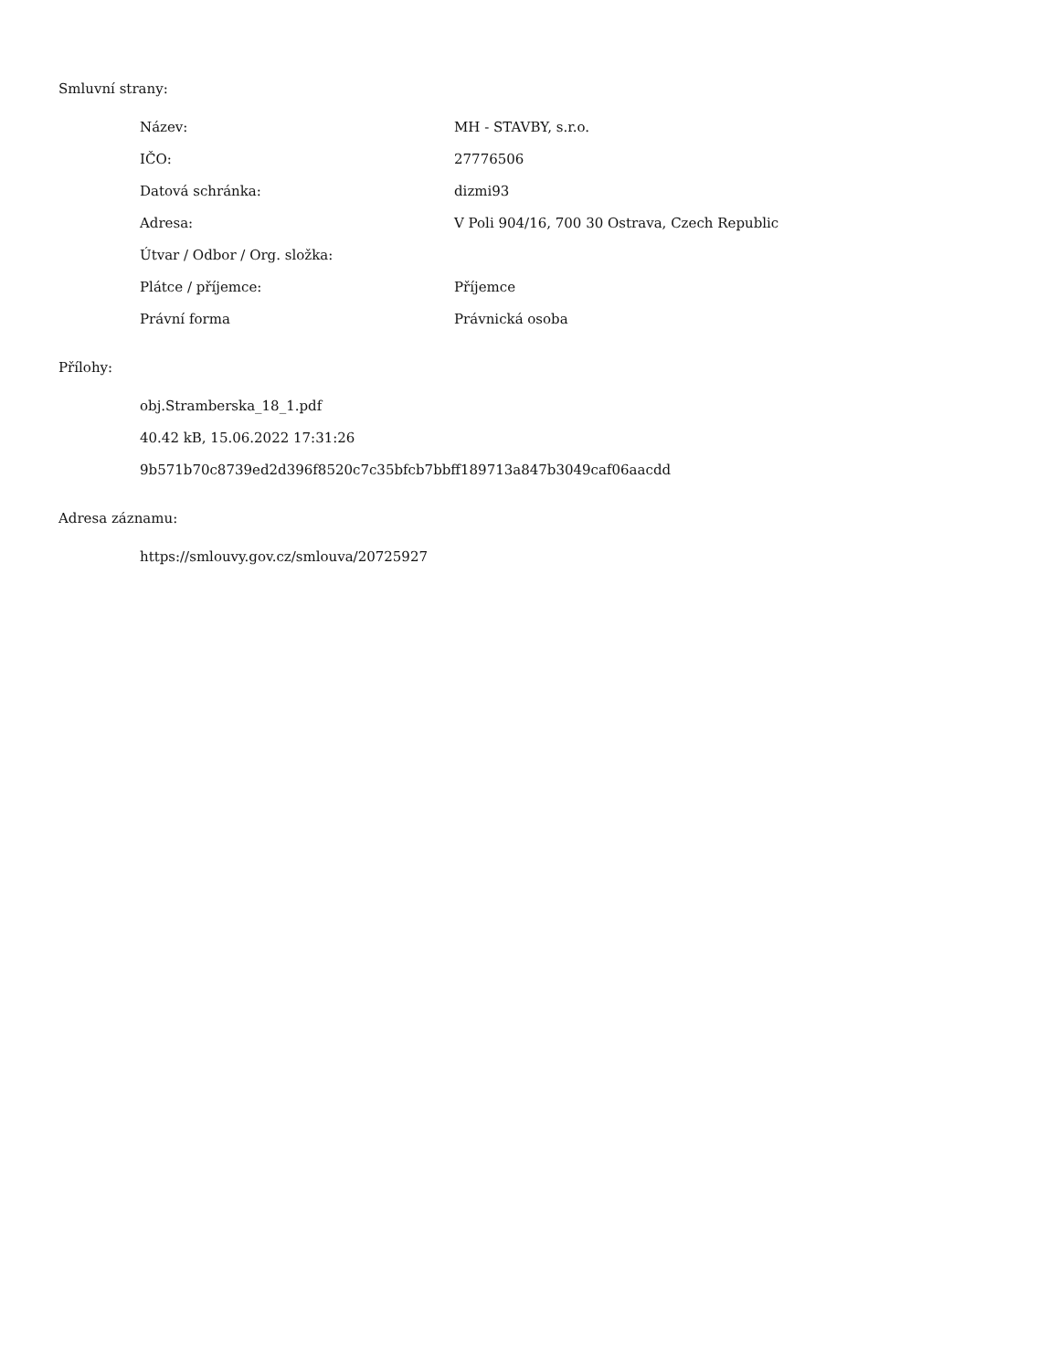Smluvní strany:
| Název: | MH - STAVBY, s.r.o. |
| IČO: | 27776506 |
| Datová schránka: | dizmi93 |
| Adresa: | V Poli 904/16, 700 30 Ostrava, Czech Republic |
| Útvar / Odbor / Org. složka: | |
| Plátce / příjemce: | Příjemce |
| Právní forma | Právnická osoba |
Přílohy:
obj.Stramberska_18_1.pdf
40.42 kB, 15.06.2022 17:31:26
9b571b70c8739ed2d396f8520c7c35bfcb7bbff189713a847b3049caf06aacdd
Adresa záznamu:
https://smlouvy.gov.cz/smlouva/20725927